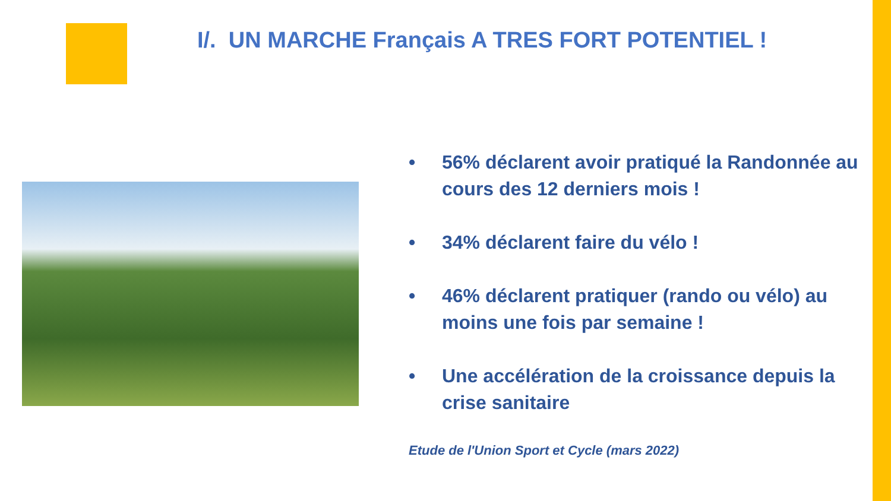I/. UN MARCHE Français A TRES FORT POTENTIEL !
• 56% déclarent avoir pratiqué la Randonnée au cours des 12 derniers mois !
• 34% déclarent faire du vélo !
• 46% déclarent pratiquer (rando ou vélo) au moins une fois par semaine !
• Une accélération de la croissance depuis la crise sanitaire
Etude de l'Union Sport et Cycle (mars 2022)